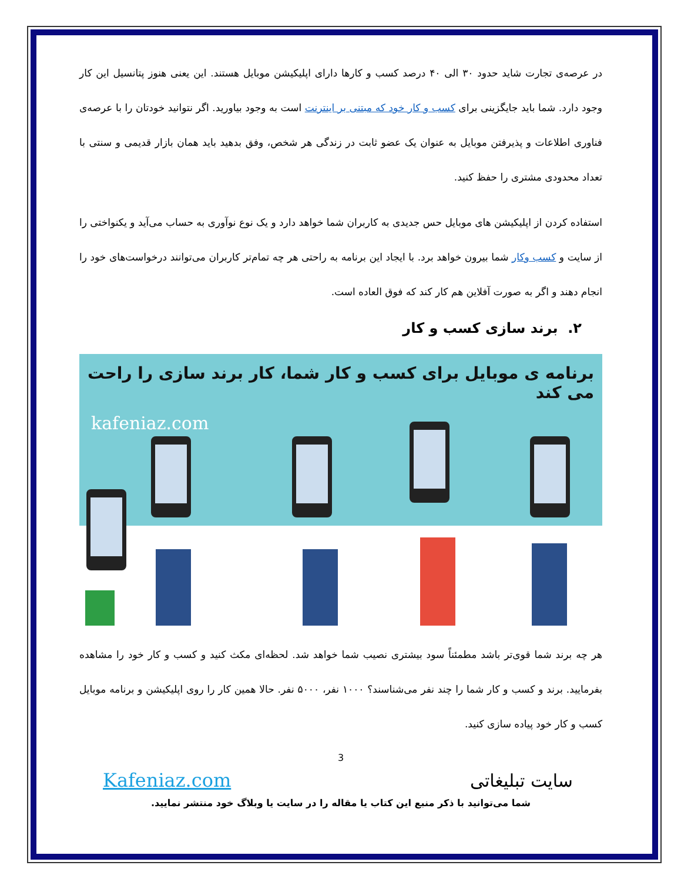در عرصه‌ی تجارت شاید حدود ۳۰ الی ۴۰ درصد کسب و کارها دارای اپلیکیشن موبایل هستند. این یعنی هنوز پتانسیل این کار وجود دارد. شما باید جایگزینی برای کسب و کار خود که مبتنی بر اینترنت است به وجود بیاورید. اگر نتوانید خودتان را با عرصه‌ی فناوری اطلاعات و پذیرفتن موبایل به عنوان یک عضو ثابت در زندگی هر شخص، وفق بدهید باید همان بازار قدیمی و سنتی با تعداد محدودی مشتری را حفظ کنید.
استفاده کردن از اپلیکیشن های موبایل حس جدیدی به کاربران شما خواهد دارد و یک نوع نوآوری به حساب می‌آید و یکنواختی را از سایت و کسب وکار شما بیرون خواهد برد. با ایجاد این برنامه به راحتی هر چه تمام‌تر کاربران می‌توانند درخواست‌های خود را انجام دهند و اگر به صورت آفلاین هم کار کند که فوق العاده است.
۲. برند سازی کسب و کار
برنامه ی موبایل برای کسب و کار شما، کار برند سازی را راحت می کند
kafeniaz.com
هر چه برند شما قوی‌تر باشد مطمئناً سود بیشتری نصیب شما خواهد شد. لحظه‌ای مکث کنید و کسب و کار خود را مشاهده بفرمایید. برند و کسب و کار شما را چند نفر می‌شناسند؟ ۱۰۰۰ نفر، ۵۰۰۰ نفر. حالا همین کار را روی اپلیکیشن و برنامه موبایل کسب و کار خود پیاده سازی کنید.
3
سایت تبلیغاتی Kafeniaz.com
شما می‌توانید با ذکر منبع این کتاب یا مقاله را در سایت یا وبلاگ خود منتشر نمایید.